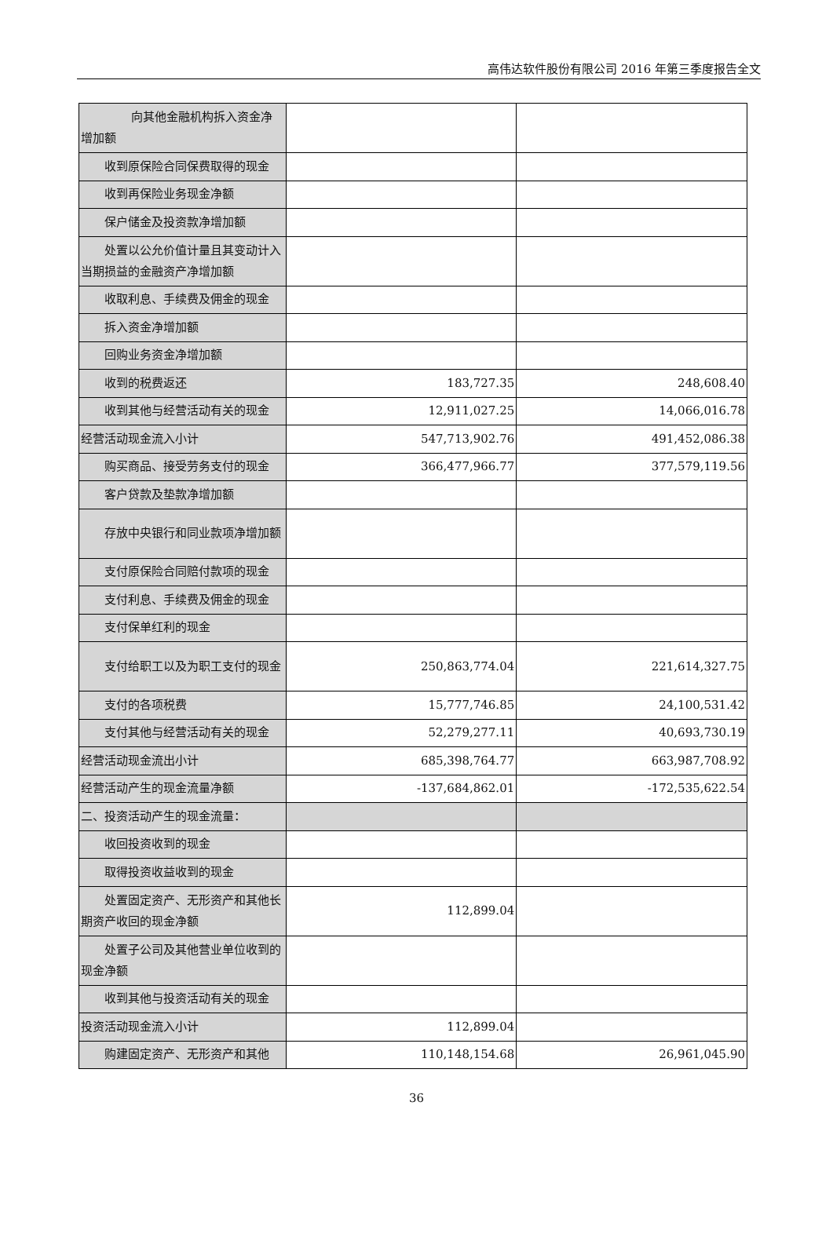高伟达软件股份有限公司 2016 年第三季度报告全文
| 向其他金融机构拆入资金净增加额 | | |
| 收到原保险合同保费取得的现金 | | |
| 收到再保险业务现金净额 | | |
| 保户储金及投资款净增加额 | | |
| 处置以公允价值计量且其变动计入当期损益的金融资产净增加额 | | |
| 收取利息、手续费及佣金的现金 | | |
| 拆入资金净增加额 | | |
| 回购业务资金净增加额 | | |
| 收到的税费返还 | 183,727.35 | 248,608.40 |
| 收到其他与经营活动有关的现金 | 12,911,027.25 | 14,066,016.78 |
| 经营活动现金流入小计 | 547,713,902.76 | 491,452,086.38 |
| 购买商品、接受劳务支付的现金 | 366,477,966.77 | 377,579,119.56 |
| 客户贷款及垫款净增加额 | | |
| 存放中央银行和同业款项净增加额 | | |
| 支付原保险合同赔付款项的现金 | | |
| 支付利息、手续费及佣金的现金 | | |
| 支付保单红利的现金 | | |
| 支付给职工以及为职工支付的现金 | 250,863,774.04 | 221,614,327.75 |
| 支付的各项税费 | 15,777,746.85 | 24,100,531.42 |
| 支付其他与经营活动有关的现金 | 52,279,277.11 | 40,693,730.19 |
| 经营活动现金流出小计 | 685,398,764.77 | 663,987,708.92 |
| 经营活动产生的现金流量净额 | -137,684,862.01 | -172,535,622.54 |
| 二、投资活动产生的现金流量： | | |
| 收回投资收到的现金 | | |
| 取得投资收益收到的现金 | | |
| 处置固定资产、无形资产和其他长期资产收回的现金净额 | 112,899.04 | |
| 处置子公司及其他营业单位收到的现金净额 | | |
| 收到其他与投资活动有关的现金 | | |
| 投资活动现金流入小计 | 112,899.04 | |
| 购建固定资产、无形资产和其他 | 110,148,154.68 | 26,961,045.90 |
36